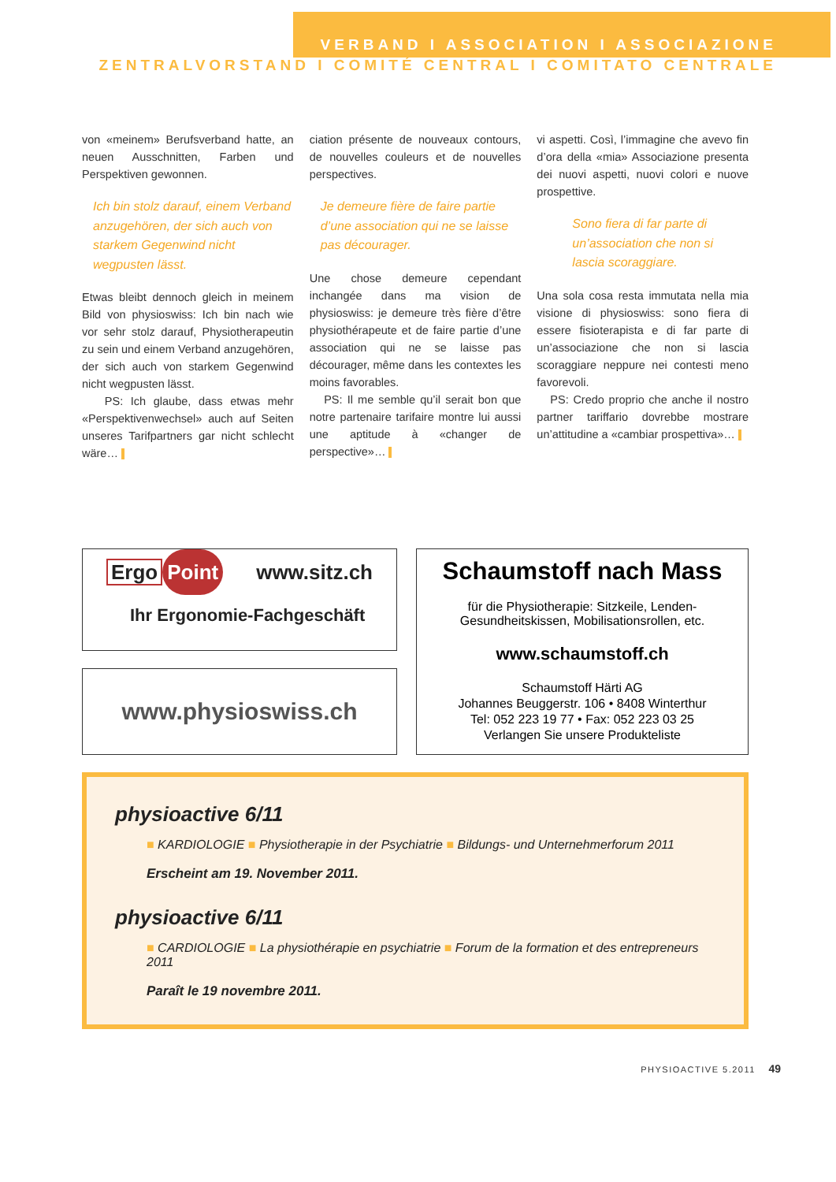VERBAND I ASSOCIATION I ASSOCIAZIONE
ZENTRALVORSTAND I COMITÉ CENTRAL I COMITATO CENTRALE
von «meinem» Berufsverband hatte, an neuen Ausschnitten, Farben und Perspektiven gewonnen.
Ich bin stolz darauf, einem Verband anzugehören, der sich auch von starkem Gegenwind nicht wegpusten lässt.
Etwas bleibt dennoch gleich in meinem Bild von physioswiss: Ich bin nach wie vor sehr stolz darauf, Physiotherapeutin zu sein und einem Verband anzugehören, der sich auch von starkem Gegenwind nicht wegpusten lässt.
PS: Ich glaube, dass etwas mehr «Perspektivenwechsel» auch auf Seiten unseres Tarifpartners gar nicht schlecht wäre…
ciation présente de nouveaux contours, de nouvelles couleurs et de nouvelles perspectives.
Je demeure fière de faire partie d’une association qui ne se laisse pas décourager.
Une chose demeure cependant inchangée dans ma vision de physioswiss: je demeure très fière d’être physiothérapeute et de faire partie d’une association qui ne se laisse pas décourager, même dans les contextes les moins favorables.
PS: Il me semble qu’il serait bon que notre partenaire tarifaire montre lui aussi une aptitude à «changer de perspective»…
vi aspetti. Così, l’immagine che avevo fin d’ora della «mia» Associazione presenta dei nuovi aspetti, nuovi colori e nuove prospettive.
Sono fiera di far parte di un’association che non si lascia scoraggiare.
Una sola cosa resta immutata nella mia visione di physioswiss: sono fiera di essere fisioterapista e di far parte di un’associazione che non si lascia scoraggiare neppure nei contesti meno favorevoli.
PS: Credo proprio che anche il nostro partner tariffario dovrebbe mostrare un’attitudine a «cambiar prospettiva»…
Ergo Point www.sitz.ch
Ihr Ergonomie-Fachgeschäft
www.physioswiss.ch
Schaumstoff nach Mass
für die Physiotherapie: Sitzkeile, Lenden-
Gesundheitskissen, Mobilisationsrollen, etc.
www.schaumstoff.ch
Schaumstoff Härti AG
Johannes Beuggerstr. 106 • 8408 Winterthur
Tel: 052 223 19 77 • Fax: 052 223 03 25
Verlangen Sie unsere Produkteliste
physioactive 6/11
■ KARDIOLOGIE ■ Physiotherapie in der Psychiatrie ■ Bildungs- und Unternehmerforum 2011
Erscheint am 19. November 2011.
physioactive 6/11
■ CARDIOLOGIE ■ La physiothérapie en psychiatrie ■ Forum de la formation et des entrepreneurs 2011
Paraît le 19 novembre 2011.
PHYSIOACTIVE 5.2011 49